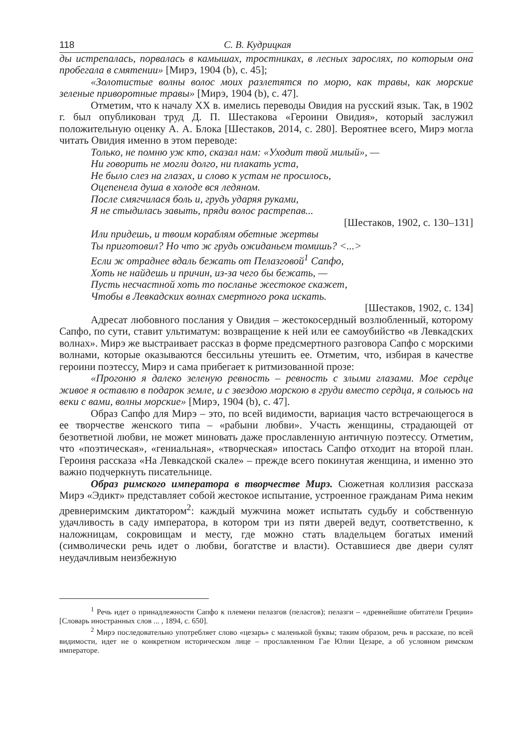118 С. В. Кудрицкая
ды истрепалась, порвалась в камышах, тростниках, в лесных зарослях, по которым она пробегала в смятении» [Мирэ, 1904 (b), с. 45];
«Золотистые волны волос моих разлетятся по морю, как травы, как морские зеленые приворотные травы» [Мирэ, 1904 (b), с. 47].
Отметим, что к началу XX в. имелись переводы Овидия на русский язык. Так, в 1902 г. был опубликован труд Д. П. Шестакова «Героини Овидия», который заслужил положительную оценку А. А. Блока [Шестаков, 2014, с. 280]. Вероятнее всего, Мирэ могла читать Овидия именно в этом переводе:
Только, не помню уж кто, сказал нам: «Уходит твой милый», —
Ни говорить не могли долго, ни плакать уста,
Не было слез на глазах, и слово к устам не просилось,
Оцепенела душа в холоде вся ледяном.
После смягчилася боль и, грудь ударяя руками,
Я не стыдилась завыть, пряди волос растрепав...
[Шестаков, 1902, с. 130–131]
Или придешь, и твоим кораблям обетные жертвы
Ты приготовил? Но что ж грудь ожиданьем томишь? <...>
Если ж отраднее вдаль бежать от Пелазговой<sup>1</sup> Сапфо,
Хоть не найдешь и причин, из-за чего бы бежать, —
Пусть несчастной хоть то посланье жестокое скажет,
Чтобы в Левкадских волнах смертного рока искать.
[Шестаков, 1902, с. 134]
Адресат любовного послания у Овидия – жестокосердный возлюбленный, которому Сапфо, по сути, ставит ультиматум: возвращение к ней или ее самоубийство «в Левкадских волнах». Мирэ же выстраивает рассказ в форме предсмертного разговора Сапфо с морскими волнами, которые оказываются бессильны утешить ее. Отметим, что, избирая в качестве героини поэтессу, Мирэ и сама прибегает к ритмизованной прозе:
«Прогоню я далеко зеленую ревность – ревность с злыми глазами. Мое сердце живое я оставлю в подарок земле, и с звездою морскою в груди вместо сердца, я сольюсь на веки с вами, волны морские» [Мирэ, 1904 (b), с. 47].
Образ Сапфо для Мирэ – это, по всей видимости, вариация часто встречающегося в ее творчестве женского типа – «рабыни любви». Участь женщины, страдающей от безответной любви, не может миновать даже прославленную античную поэтессу. Отметим, что «поэтическая», «гениальная», «творческая» ипостась Сапфо отходит на второй план. Героиня рассказа «На Левкадской скале» – прежде всего покинутая женщина, и именно это важно подчеркнуть писательнице.
Образ римского императора в творчестве Мирэ. Сюжетная коллизия рассказа Мирэ «Эдикт» представляет собой жестокое испытание, устроенное гражданам Рима неким древнеримским диктатором<sup>2</sup>: каждый мужчина может испытать судьбу и собственную удачливость в саду императора, в котором три из пяти дверей ведут, соответственно, к наложницам, сокровищам и месту, где можно стать владельцем богатых имений (символически речь идет о любви, богатстве и власти). Оставшиеся две двери сулят неудачливым неизбежную
<sup>1</sup> Речь идет о принадлежности Сапфо к племени пелазгов (пеласгов); пелазги – «древнейшие обитатели Греции» [Словарь иностранных слов ... , 1894, с. 650].
<sup>2</sup> Мирэ последовательно употребляет слово «цезарь» с маленькой буквы; таким образом, речь в рассказе, по всей видимости, идет не о конкретном историческом лице – прославленном Гае Юлии Цезаре, а об условном римском императоре.